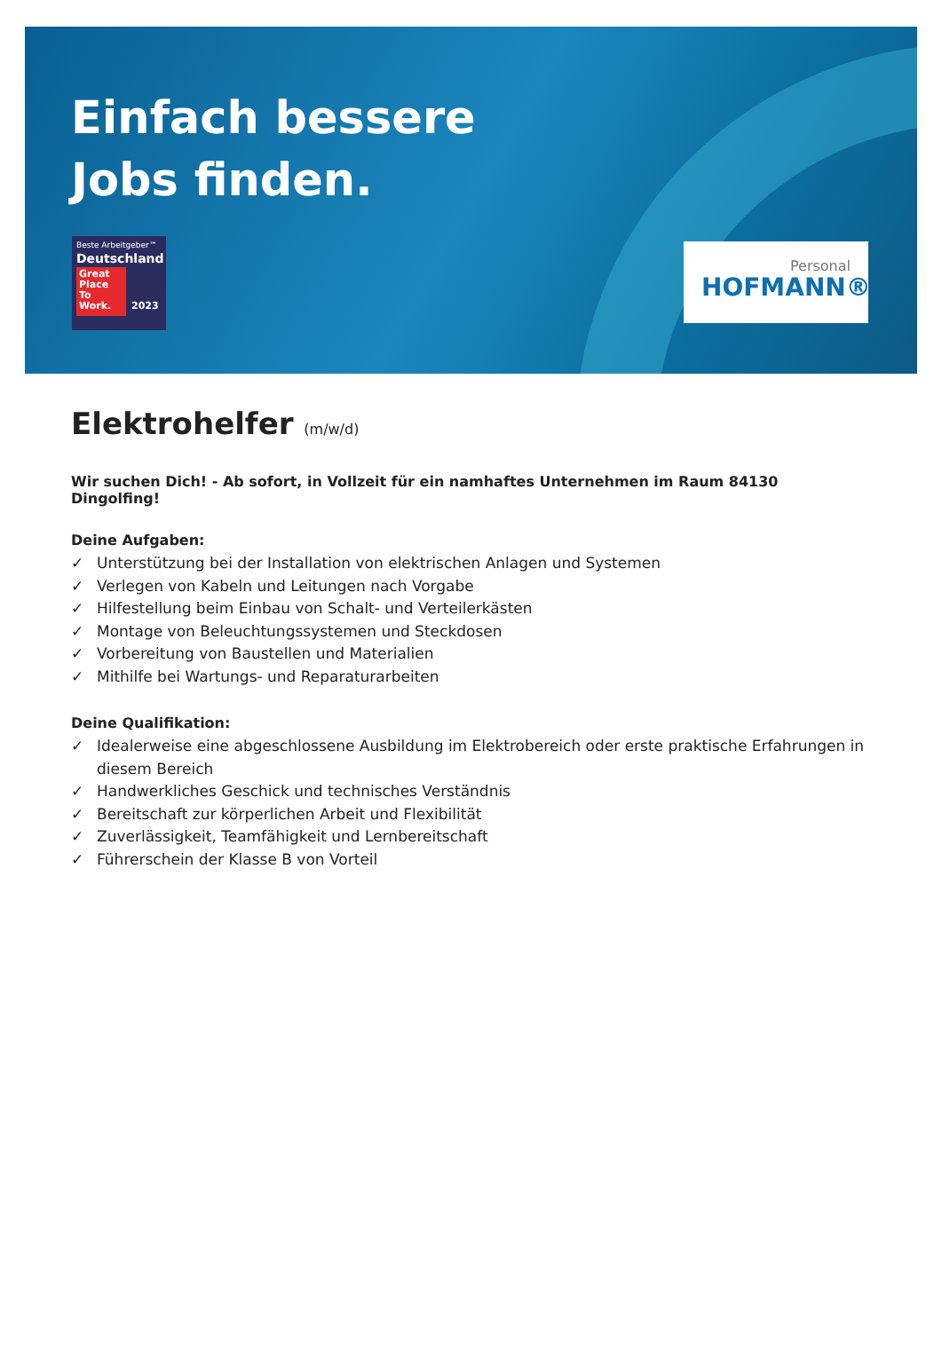Einfach bessere
Jobs finden.
Beste Arbeitgeber™
Deutschland
Great Place To Work.
2023
Personal
HOFMANN®
Elektrohelfer (m/w/d)
Wir suchen Dich! - Ab sofort, in Vollzeit für ein namhaftes Unternehmen im Raum 84130 Dingolfing!
Deine Aufgaben:
✓ Unterstützung bei der Installation von elektrischen Anlagen und Systemen
✓ Verlegen von Kabeln und Leitungen nach Vorgabe
✓ Hilfestellung beim Einbau von Schalt- und Verteilerkästen
✓ Montage von Beleuchtungssystemen und Steckdosen
✓ Vorbereitung von Baustellen und Materialien
✓ Mithilfe bei Wartungs- und Reparaturarbeiten
Deine Qualifikation:
✓ Idealerweise eine abgeschlossene Ausbildung im Elektrobereich oder erste praktische Erfahrungen in diesem Bereich
✓ Handwerkliches Geschick und technisches Verständnis
✓ Bereitschaft zur körperlichen Arbeit und Flexibilität
✓ Zuverlässigkeit, Teamfähigkeit und Lernbereitschaft
✓ Führerschein der Klasse B von Vorteil